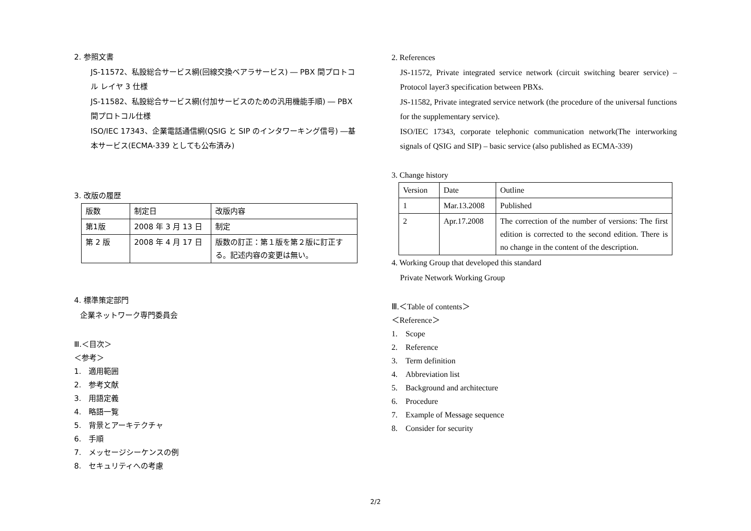2. 参照文書
JS-11572、私設総合サービス網(回線交換ベアラサービス) ― PBX 間プロトコル レイヤ 3 仕様
JS-11582、私設総合サービス網(付加サービスのための汎用機能手順) ― PBX 間プロトコル仕様
ISO/IEC 17343、企業電話通信網(QSIG と SIP のインタワーキング信号) ―基本サービス(ECMA-339 としても公布済み)
3. 改版の履歴
| 版数 | 制定日 | 改版内容 |
| 第1版 | 2008 年 3 月 13 日 | 制定 |
| 第 2 版 | 2008 年 4 月 17 日 | 版数の訂正：第１版を第２版に訂正する。記述内容の変更は無い。 |
4. 標準策定部門
企業ネットワーク専門委員会
Ⅲ.＜目次＞
＜参考＞
1.　適用範囲
2.　参考文献
3.　用語定義
4.　略語一覧
5.　背景とアーキテクチャ
6.　手順
7.　メッセージシーケンスの例
8.　セキュリティへの考慮
2. References
JS-11572, Private integrated service network (circuit switching bearer service) – Protocol layer3 specification between PBXs.
JS-11582, Private integrated service network (the procedure of the universal functions for the supplementary service).
ISO/IEC 17343, corporate telephonic communication network(The interworking signals of QSIG and SIP) – basic service (also published as ECMA-339)
3. Change history
| Version | Date | Outline |
| 1 | Mar.13.2008 | Published |
| 2 | Apr.17.2008 | The correction of the number of versions: The first edition is corrected to the second edition. There is no change in the content of the description. |
4. Working Group that developed this standard
Private Network Working Group
Ⅲ.＜Table of contents＞
＜Reference＞
1.　Scope
2.　Reference
3.　Term definition
4.　Abbreviation list
5.　Background and architecture
6.　Procedure
7.　Example of Message sequence
8.　Consider for security
2/2